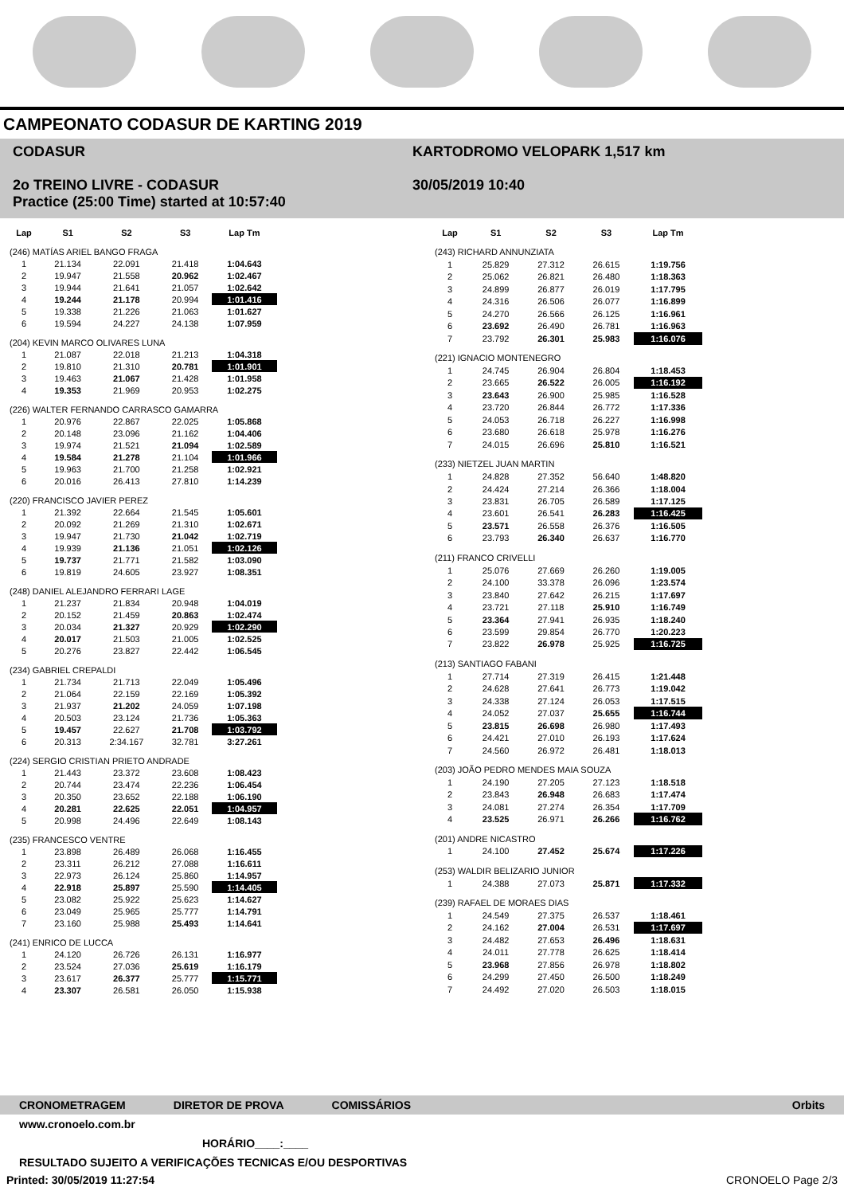CAMPEONATO CODASUR DE KARTING 2019
CODASUR
2o TREINO LIVRE - CODASUR
Practice (25:00 Time) started at 10:57:40
KARTODROMO VELOPARK 1,517 km
30/05/2019 10:40
| Lap | S1 | S2 | S3 | Lap Tm |
| --- | --- | --- | --- | --- |
| (246) MATÍAS ARIEL BANGO FRAGA | | | | |
| 1 | 21.134 | 22.091 | 21.418 | 1:04.643 |
| 2 | 19.947 | 21.558 | 20.962 | 1:02.467 |
| 3 | 19.944 | 21.641 | 21.057 | 1:02.642 |
| 4 | 19.244 | 21.178 | 20.994 | 1:01.416 |
| 5 | 19.338 | 21.226 | 21.063 | 1:01.627 |
| 6 | 19.594 | 24.227 | 24.138 | 1:07.959 |
| (204) KEVIN MARCO OLIVARES LUNA | | | | |
| 1 | 21.087 | 22.018 | 21.213 | 1:04.318 |
| 2 | 19.810 | 21.310 | 20.781 | 1:01.901 |
| 3 | 19.463 | 21.067 | 21.428 | 1:01.958 |
| 4 | 19.353 | 21.969 | 20.953 | 1:02.275 |
| (226) WALTER FERNANDO CARRASCO GAMARRA | | | | |
| 1 | 20.976 | 22.867 | 22.025 | 1:05.868 |
| 2 | 20.148 | 23.096 | 21.162 | 1:04.406 |
| 3 | 19.974 | 21.521 | 21.094 | 1:02.589 |
| 4 | 19.584 | 21.278 | 21.104 | 1:01.966 |
| 5 | 19.963 | 21.700 | 21.258 | 1:02.921 |
| 6 | 20.016 | 26.413 | 27.810 | 1:14.239 |
| (220) FRANCISCO JAVIER PEREZ | | | | |
| 1 | 21.392 | 22.664 | 21.545 | 1:05.601 |
| 2 | 20.092 | 21.269 | 21.310 | 1:02.671 |
| 3 | 19.947 | 21.730 | 21.042 | 1:02.719 |
| 4 | 19.939 | 21.136 | 21.051 | 1:02.126 |
| 5 | 19.737 | 21.771 | 21.582 | 1:03.090 |
| 6 | 19.819 | 24.605 | 23.927 | 1:08.351 |
| (248) DANIEL ALEJANDRO FERRARI LAGE | | | | |
| 1 | 21.237 | 21.834 | 20.948 | 1:04.019 |
| 2 | 20.152 | 21.459 | 20.863 | 1:02.474 |
| 3 | 20.034 | 21.327 | 20.929 | 1:02.290 |
| 4 | 20.017 | 21.503 | 21.005 | 1:02.525 |
| 5 | 20.276 | 23.827 | 22.442 | 1:06.545 |
| (234) GABRIEL CREPALDI | | | | |
| 1 | 21.734 | 21.713 | 22.049 | 1:05.496 |
| 2 | 21.064 | 22.159 | 22.169 | 1:05.392 |
| 3 | 21.937 | 21.202 | 24.059 | 1:07.198 |
| 4 | 20.503 | 23.124 | 21.736 | 1:05.363 |
| 5 | 19.457 | 22.627 | 21.708 | 1:03.792 |
| 6 | 20.313 | 2:34.167 | 32.781 | 3:27.261 |
| (224) SERGIO CRISTIAN PRIETO ANDRADE | | | | |
| 1 | 21.443 | 23.372 | 23.608 | 1:08.423 |
| 2 | 20.744 | 23.474 | 22.236 | 1:06.454 |
| 3 | 20.350 | 23.652 | 22.188 | 1:06.190 |
| 4 | 20.281 | 22.625 | 22.051 | 1:04.957 |
| 5 | 20.998 | 24.496 | 22.649 | 1:08.143 |
| (235) FRANCESCO VENTRE | | | | |
| 1 | 23.898 | 26.489 | 26.068 | 1:16.455 |
| 2 | 23.311 | 26.212 | 27.088 | 1:16.611 |
| 3 | 22.973 | 26.124 | 25.860 | 1:14.957 |
| 4 | 22.918 | 25.897 | 25.590 | 1:14.405 |
| 5 | 23.082 | 25.922 | 25.623 | 1:14.627 |
| 6 | 23.049 | 25.965 | 25.777 | 1:14.791 |
| 7 | 23.160 | 25.988 | 25.493 | 1:14.641 |
| (241) ENRICO DE LUCCA | | | | |
| 1 | 24.120 | 26.726 | 26.131 | 1:16.977 |
| 2 | 23.524 | 27.036 | 25.619 | 1:16.179 |
| 3 | 23.617 | 26.377 | 25.777 | 1:15.771 |
| 4 | 23.307 | 26.581 | 26.050 | 1:15.938 |
| Lap | S1 | S2 | S3 | Lap Tm |
| --- | --- | --- | --- | --- |
| (243) RICHARD ANNUNZIATA | | | | |
| 1 | 25.829 | 27.312 | 26.615 | 1:19.756 |
| 2 | 25.062 | 26.821 | 26.480 | 1:18.363 |
| 3 | 24.899 | 26.877 | 26.019 | 1:17.795 |
| 4 | 24.316 | 26.506 | 26.077 | 1:16.899 |
| 5 | 24.270 | 26.566 | 26.125 | 1:16.961 |
| 6 | 23.692 | 26.490 | 26.781 | 1:16.963 |
| 7 | 23.792 | 26.301 | 25.983 | 1:16.076 |
| (221) IGNACIO MONTENEGRO | | | | |
| 1 | 24.745 | 26.904 | 26.804 | 1:18.453 |
| 2 | 23.665 | 26.522 | 26.005 | 1:16.192 |
| 3 | 23.643 | 26.900 | 25.985 | 1:16.528 |
| 4 | 23.720 | 26.844 | 26.772 | 1:17.336 |
| 5 | 24.053 | 26.718 | 26.227 | 1:16.998 |
| 6 | 23.680 | 26.618 | 25.978 | 1:16.276 |
| 7 | 24.015 | 26.696 | 25.810 | 1:16.521 |
| (233) NIETZEL JUAN MARTIN | | | | |
| 1 | 24.828 | 27.352 | 56.640 | 1:48.820 |
| 2 | 24.424 | 27.214 | 26.366 | 1:18.004 |
| 3 | 23.831 | 26.705 | 26.589 | 1:17.125 |
| 4 | 23.601 | 26.541 | 26.283 | 1:16.425 |
| 5 | 23.571 | 26.558 | 26.376 | 1:16.505 |
| 6 | 23.793 | 26.340 | 26.637 | 1:16.770 |
| (211) FRANCO CRIVELLI | | | | |
| 1 | 25.076 | 27.669 | 26.260 | 1:19.005 |
| 2 | 24.100 | 33.378 | 26.096 | 1:23.574 |
| 3 | 23.840 | 27.642 | 26.215 | 1:17.697 |
| 4 | 23.721 | 27.118 | 25.910 | 1:16.749 |
| 5 | 23.364 | 27.941 | 26.935 | 1:18.240 |
| 6 | 23.599 | 29.854 | 26.770 | 1:20.223 |
| 7 | 23.822 | 26.978 | 25.925 | 1:16.725 |
| (213) SANTIAGO FABANI | | | | |
| 1 | 27.714 | 27.319 | 26.415 | 1:21.448 |
| 2 | 24.628 | 27.641 | 26.773 | 1:19.042 |
| 3 | 24.338 | 27.124 | 26.053 | 1:17.515 |
| 4 | 24.052 | 27.037 | 25.655 | 1:16.744 |
| 5 | 23.815 | 26.698 | 26.980 | 1:17.493 |
| 6 | 24.421 | 27.010 | 26.193 | 1:17.624 |
| 7 | 24.560 | 26.972 | 26.481 | 1:18.013 |
| (203) JOÃO PEDRO MENDES MAIA SOUZA | | | | |
| 1 | 24.190 | 27.205 | 27.123 | 1:18.518 |
| 2 | 23.843 | 26.948 | 26.683 | 1:17.474 |
| 3 | 24.081 | 27.274 | 26.354 | 1:17.709 |
| 4 | 23.525 | 26.971 | 26.266 | 1:16.762 |
| (201) ANDRE NICASTRO | | | | |
| 1 | 24.100 | 27.452 | 25.674 | 1:17.226 |
| (253) WALDIR BELIZARIO JUNIOR | | | | |
| 1 | 24.388 | 27.073 | 25.871 | 1:17.332 |
| (239) RAFAEL DE MORAES DIAS | | | | |
| 1 | 24.549 | 27.375 | 26.537 | 1:18.461 |
| 2 | 24.162 | 27.004 | 26.531 | 1:17.697 |
| 3 | 24.482 | 27.653 | 26.496 | 1:18.631 |
| 4 | 24.011 | 27.778 | 26.625 | 1:18.414 |
| 5 | 23.968 | 27.856 | 26.978 | 1:18.802 |
| 6 | 24.299 | 27.450 | 26.500 | 1:18.249 |
| 7 | 24.492 | 27.020 | 26.503 | 1:18.015 |
CRONOMETRAGEM DIRETOR DE PROVA COMISSÁRIOS Orbits
www.cronoelo.com.br
HORÁRIO____:____
RESULTADO SUJEITO A VERIFICAÇÕES TECNICAS E/OU DESPORTIVAS
Printed: 30/05/2019 11:27:54 CRONOELO Page 2/3